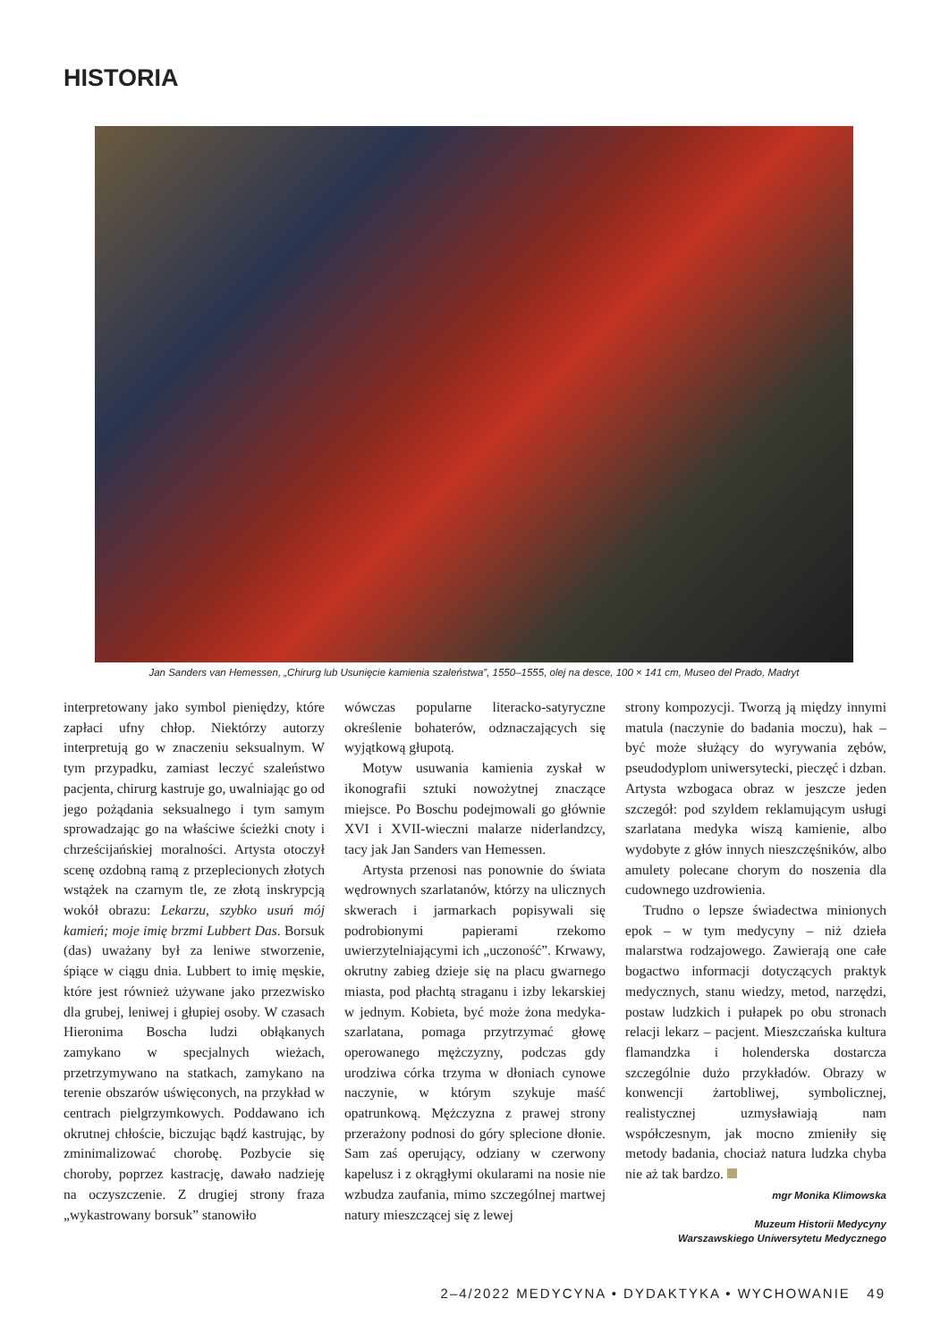HISTORIA
Jan Sanders van Hemessen, „Chirurg lub Usunięcie kamienia szaleństwa”, 1550–1555, olej na desce, 100 × 141 cm, Museo del Prado, Madryt
interpretowany jako symbol pieniędzy, które zapłaci ufny chłop. Niektórzy autorzy interpretują go w znaczeniu seksualnym. W tym przypadku, zamiast leczyć szaleństwo pacjenta, chirurg kastruje go, uwalniając go od jego pożądania seksualnego i tym samym sprowadzając go na właściwe ścieżki cnoty i chrześcijańskiej moralności. Artysta otoczył scenę ozdobną ramą z przeplecionych złotych wstążek na czarnym tle, ze złotą inskrypcją wokół obrazu: Lekarzu, szybko usuń mój kamień; moje imię brzmi Lubbert Das. Borsuk (das) uważany był za leniwe stworzenie, śpiące w ciągu dnia. Lubbert to imię męskie, które jest również używane jako przezwisko dla grubej, leniwej i głupiej osoby. W czasach Hieronima Boscha ludzi obłąkanych zamykano w specjalnych wieżach, przetrzymywano na statkach, zamykano na terenie obszarów uświęconych, na przykład w centrach pielgrzymkowych. Poddawano ich okrutnej chłoście, biczując bądź kastrując, by zminimalizować chorobę. Pozbycie się choroby, poprzez kastrację, dawało nadzieję na oczyszczenie. Z drugiej strony fraza „wykastrowany borsuk” stanowiło
wówczas popularne literacko-satyryczne określenie bohaterów, odznaczających się wyjątkową głupotą.
Motyw usuwania kamienia zyskał w ikonografii sztuki nowożytnej znaczące miejsce. Po Boschu podejmowali go głównie XVI i XVII-wieczni malarze niderlandzcy, tacy jak Jan Sanders van Hemessen.
Artysta przenosi nas ponownie do świata wędrownych szarlatanów, którzy na ulicznych skwerach i jarmarkach popisywali się podrobionymi papierami rzekomo uwierzytelniającymi ich „uczoność”. Krwawy, okrutny zabieg dzieje się na placu gwarnego miasta, pod płachtą straganu i izby lekarskiej w jednym. Kobieta, być może żona medyka-szarlatana, pomaga przytrzymać głowę operowanego mężczyzny, podczas gdy urodziwa córka trzyma w dłoniach cynowe naczynie, w którym szykuje maść opatrunkową. Mężczyzna z prawej strony przerażony podnosi do góry splecione dłonie. Sam zaś operujący, odziany w czerwony kapelusz i z okrągłymi okularami na nosie nie wzbudza zaufania, mimo szczególnej martwej natury mieszczącej się z lewej
strony kompozycji. Tworzą ją między innymi matula (naczynie do badania moczu), hak – być może służący do wyrywania zębów, pseudodyplom uniwersytecki, pieczęć i dzban. Artysta wzbogaca obraz w jeszcze jeden szczegół: pod szyldem reklamującym usługi szarlatana medyka wiszą kamienie, albo wydobyte z głów innych nieszczęśników, albo amulety polecane chorym do noszenia dla cudownego uzdrowienia.
Trudno o lepsze świadectwa minionych epok – w tym medycyny – niż dzieła malarstwa rodzajowego. Zawierają one całe bogactwo informacji dotyczących praktyk medycznych, stanu wiedzy, metod, narzędzi, postaw ludzkich i pułapek po obu stronach relacji lekarz – pacjent. Mieszczańska kultura flamandzka i holenderska dostarcza szczególnie dużo przykładów. Obrazy w konwencji żartobliwej, symbolicznej, realistycznej uzmysławiają nam współczesnym, jak mocno zmieniły się metody badania, chociaż natura ludzka chyba nie aż tak bardzo.
mgr Monika Klimowska
Muzeum Historii Medycyny
Warszawskiego Uniwersytetu Medycznego
2–4/2022 MEDYCYNA • DYDAKTYKA • WYCHOWANIE 49